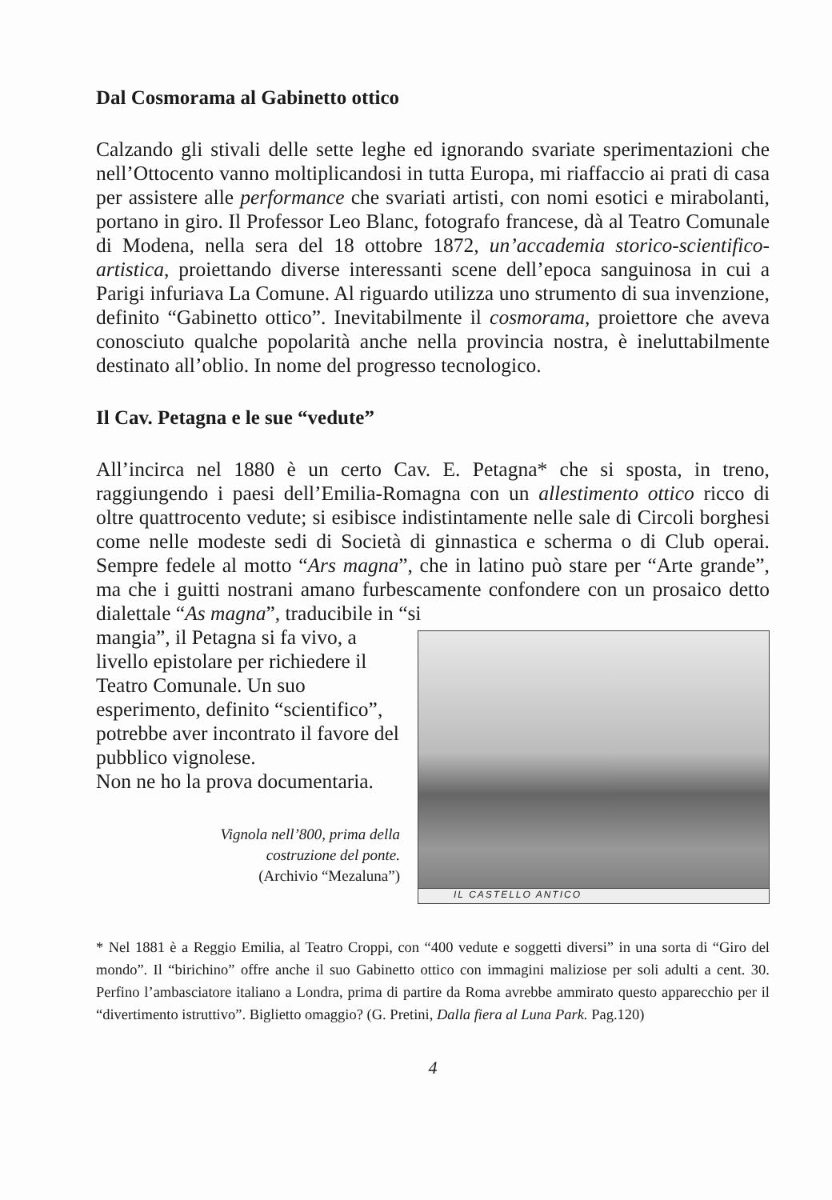Dal Cosmorama al Gabinetto ottico
Calzando gli stivali delle sette leghe ed ignorando svariate sperimentazioni che nell’Ottocento vanno moltiplicandosi in tutta Europa, mi riaffaccio ai prati di casa per assistere alle performance che svariati artisti, con nomi esotici e mirabolanti, portano in giro. Il Professor Leo Blanc, fotografo francese, dà al Teatro Comunale di Modena, nella sera del 18 ottobre 1872, un’accademia storico-scientifico-artistica, proiettando diverse interessanti scene dell’epoca sanguinosa in cui a Parigi infuriava La Comune. Al riguardo utilizza uno strumento di sua invenzione, definito “Gabinetto ottico”. Inevitabilmente il cosmorama, proiettore che aveva conosciuto qualche popolarità anche nella provincia nostra, è ineluttabilmente destinato all’oblio. In nome del progresso tecnologico.
Il Cav. Petagna e le sue “vedute”
All’incirca nel 1880 è un certo Cav. E. Petagna* che si sposta, in treno, raggiungendo i paesi dell’Emilia-Romagna con un allestimento ottico ricco di oltre quattrocento vedute; si esibisce indistintamente nelle sale di Circoli borghesi come nelle modeste sedi di Società di ginnastica e scherma o di Club operai. Sempre fedele al motto “Ars magna”, che in latino può stare per “Arte grande”, ma che i guitti nostrani amano furbescamente confondere con un prosaico detto dialettale “As magna”, traducibile in “si
IL CASTELLO ANTICO
mangia”, il Petagna si fa vivo, a livello epistolare per richiedere il Teatro Comunale. Un suo esperimento, definito “scientifico”, potrebbe aver incontrato il favore del pubblico vignolese.
Non ne ho la prova documentaria.
Vignola nell’800, prima della
costruzione del ponte.
(Archivio “Mezaluna”)
* Nel 1881 è a Reggio Emilia, al Teatro Croppi, con “400 vedute e soggetti diversi” in una sorta di “Giro del mondo”. Il “birichino” offre anche il suo Gabinetto ottico con immagini maliziose per soli adulti a cent. 30. Perfino l’ambasciatore italiano a Londra, prima di partire da Roma avrebbe ammirato questo apparecchio per il “divertimento istruttivo”. Biglietto omaggio? (G. Pretini, Dalla fiera al Luna Park. Pag.120)
4